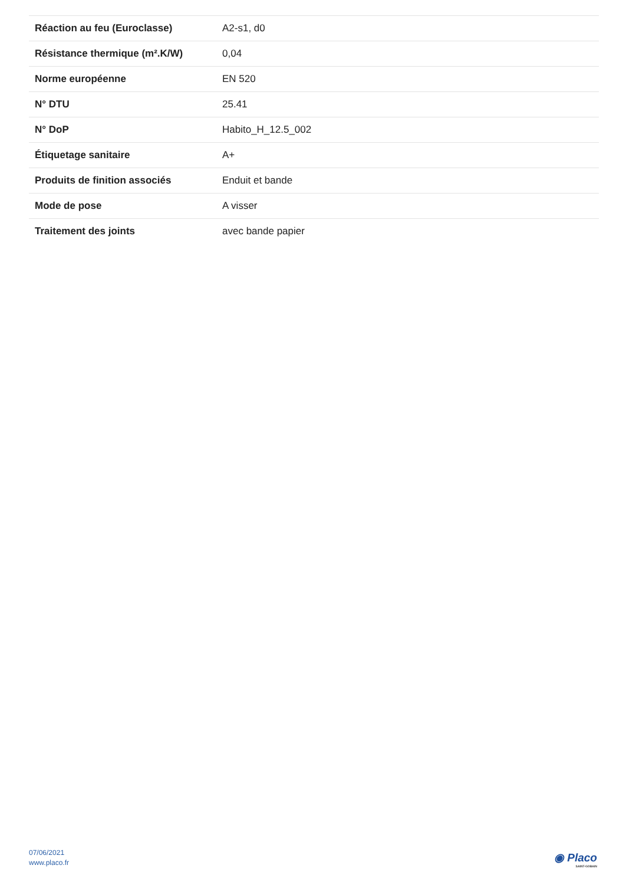| Réaction au feu (Euroclasse) | A2-s1, d0 |
| Résistance thermique (m².K/W) | 0,04 |
| Norme européenne | EN 520 |
| N° DTU | 25.41 |
| N° DoP | Habito_H_12.5_002 |
| Étiquetage sanitaire | A+ |
| Produits de finition associés | Enduit et bande |
| Mode de pose | A visser |
| Traitement des joints | avec bande papier |
07/06/2021
www.placo.fr
◉ Placo
SAINT-GOBAIN